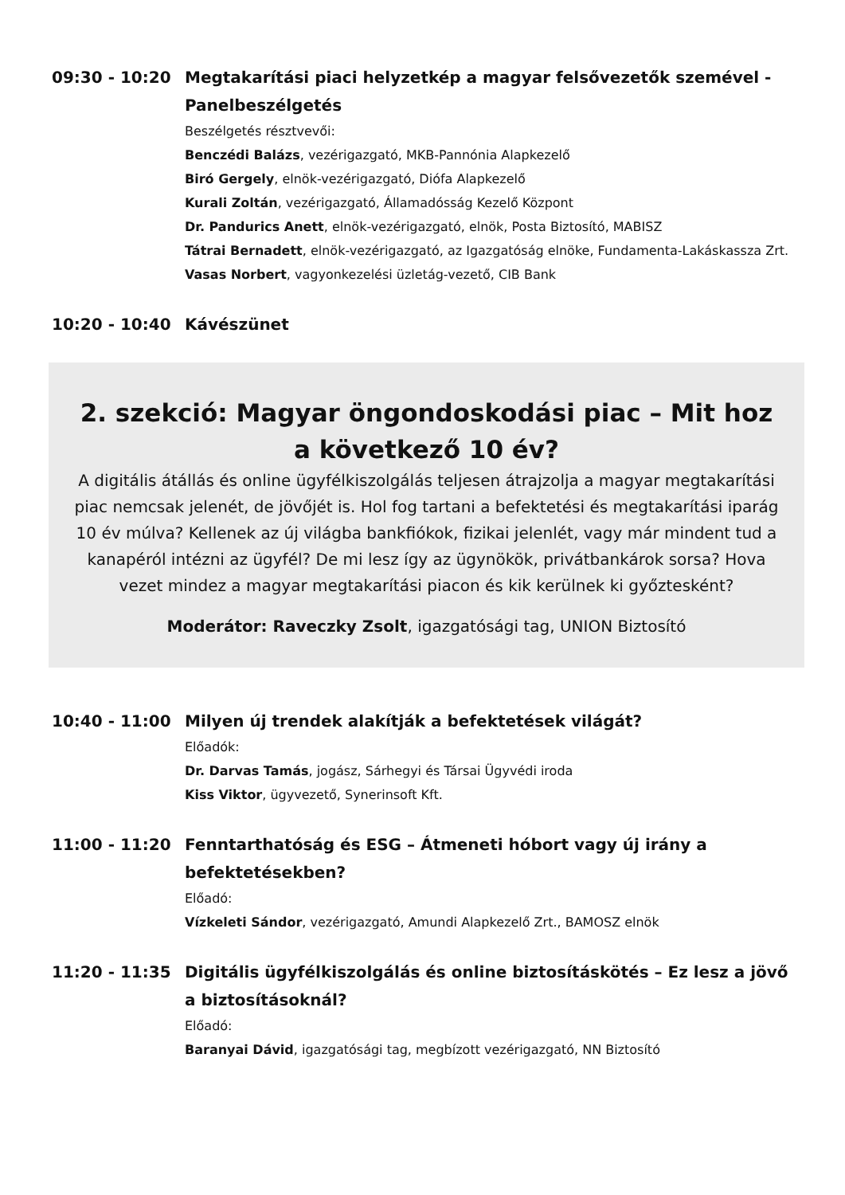09:30 - 10:20 Megtakarítási piaci helyzetkép a magyar felsővezetők szemével - Panelbeszélgetés
Beszélgetés résztvevői:
Benczédi Balázs, vezérigazgató, MKB-Pannónia Alapkezelő
Biró Gergely, elnök-vezérigazgató, Diófa Alapkezelő
Kurali Zoltán, vezérigazgató, Államadósság Kezelő Központ
Dr. Pandurics Anett, elnök-vezérigazgató, elnök, Posta Biztosító, MABISZ
Tátrai Bernadett, elnök-vezérigazgató, az Igazgatóság elnöke, Fundamenta-Lakáskassza Zrt.
Vasas Norbert, vagyonkezelési üzletág-vezető, CIB Bank
10:20 - 10:40 Kávészünet
2. szekció: Magyar öngondoskodási piac – Mit hoz a következő 10 év?
A digitális átállás és online ügyfélkiszolgálás teljesen átrajzolja a magyar megtakarítási piac nemcsak jelenét, de jövőjét is. Hol fog tartani a befektetési és megtakarítási iparág 10 év múlva? Kellenek az új világba bankfiókok, fizikai jelenlét, vagy már mindent tud a kanapéról intézni az ügyfél? De mi lesz így az ügynökök, privátbankárok sorsa? Hova vezet mindez a magyar megtakarítási piacon és kik kerülnek ki győztesként?
Moderátor: Raveczky Zsolt, igazgatósági tag, UNION Biztosító
10:40 - 11:00 Milyen új trendek alakítják a befektetések világát?
Előadók:
Dr. Darvas Tamás, jogász, Sárhegyi és Társai Ügyvédi iroda
Kiss Viktor, ügyvezető, Synerinsoft Kft.
11:00 - 11:20 Fenntarthatóság és ESG – Átmeneti hóbort vagy új irány a befektetésekben?
Előadó:
Vízkeleti Sándor, vezérigazgató, Amundi Alapkezelő Zrt., BAMOSZ elnök
11:20 - 11:35 Digitális ügyfélkiszolgálás és online biztosításkötés – Ez lesz a jövő a biztosításoknál?
Előadó:
Baranyai Dávid, igazgatósági tag, megbízott vezérigazgató, NN Biztosító